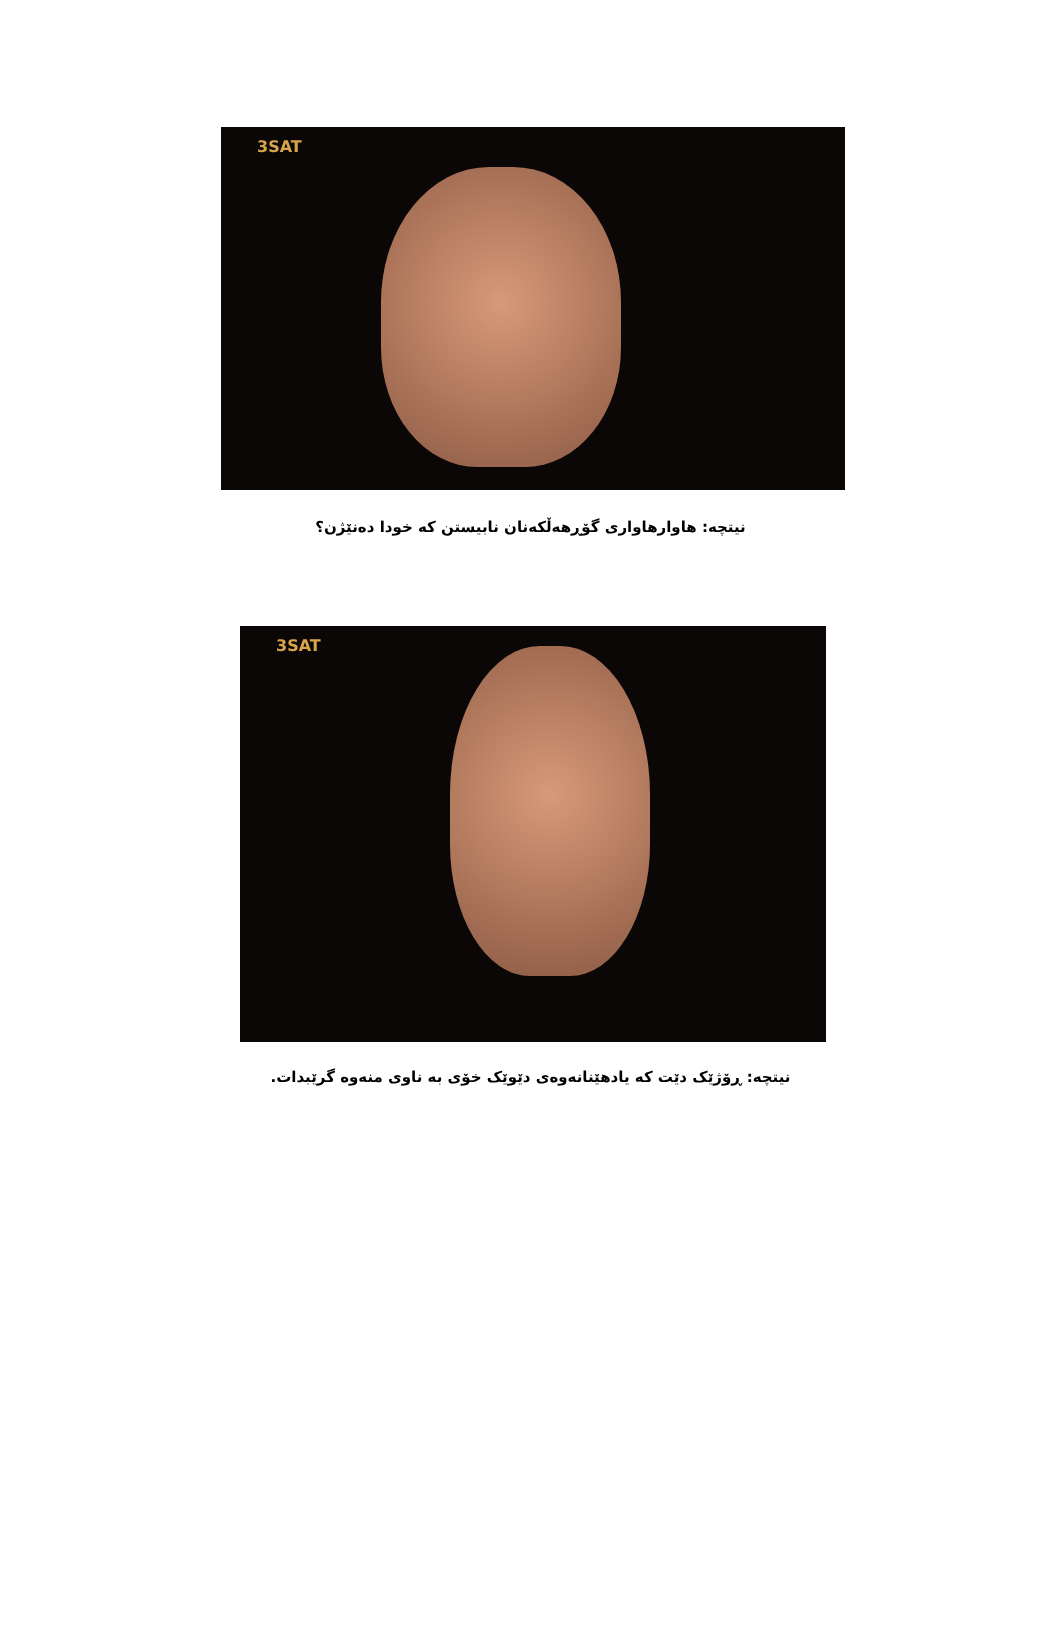3SAT
نیتچە: هاوارهاواری گۆڕهەڵکەنان نابیستن کە خودا دەنێژن؟
3SAT
نیتچە: ڕۆژێک دێت کە یادهێنانەوەی دێوێک خۆی بە ناوی منەوە گرێبدات.